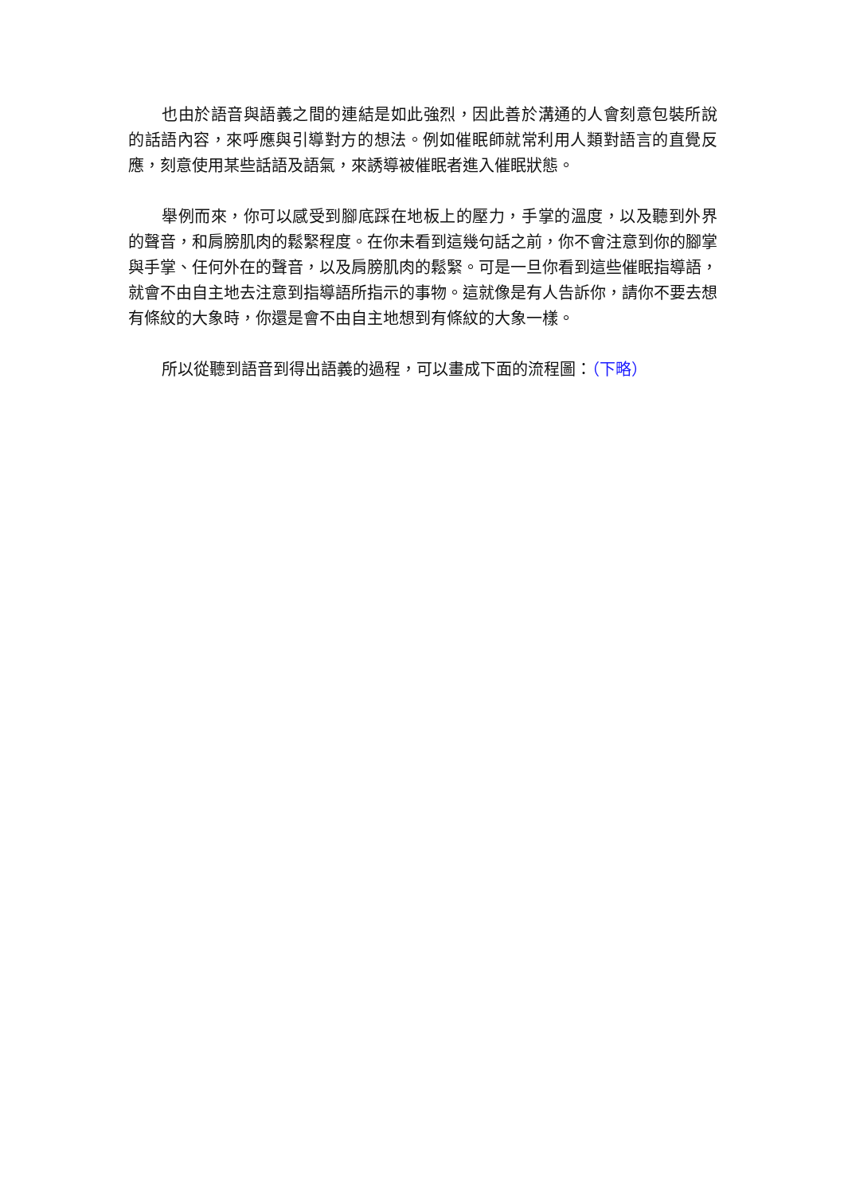也由於語音與語義之間的連結是如此強烈，因此善於溝通的人會刻意包裝所說的話語內容，來呼應與引導對方的想法。例如催眠師就常利用人類對語言的直覺反應，刻意使用某些話語及語氣，來誘導被催眠者進入催眠狀態。
舉例而來，你可以感受到腳底踩在地板上的壓力，手掌的溫度，以及聽到外界的聲音，和肩膀肌肉的鬆緊程度。在你未看到這幾句話之前，你不會注意到你的腳掌與手掌、任何外在的聲音，以及肩膀肌肉的鬆緊。可是一旦你看到這些催眠指導語，就會不由自主地去注意到指導語所指示的事物。這就像是有人告訴你，請你不要去想有條紋的大象時，你還是會不由自主地想到有條紋的大象一樣。
所以從聽到語音到得出語義的過程，可以畫成下面的流程圖：（下略）